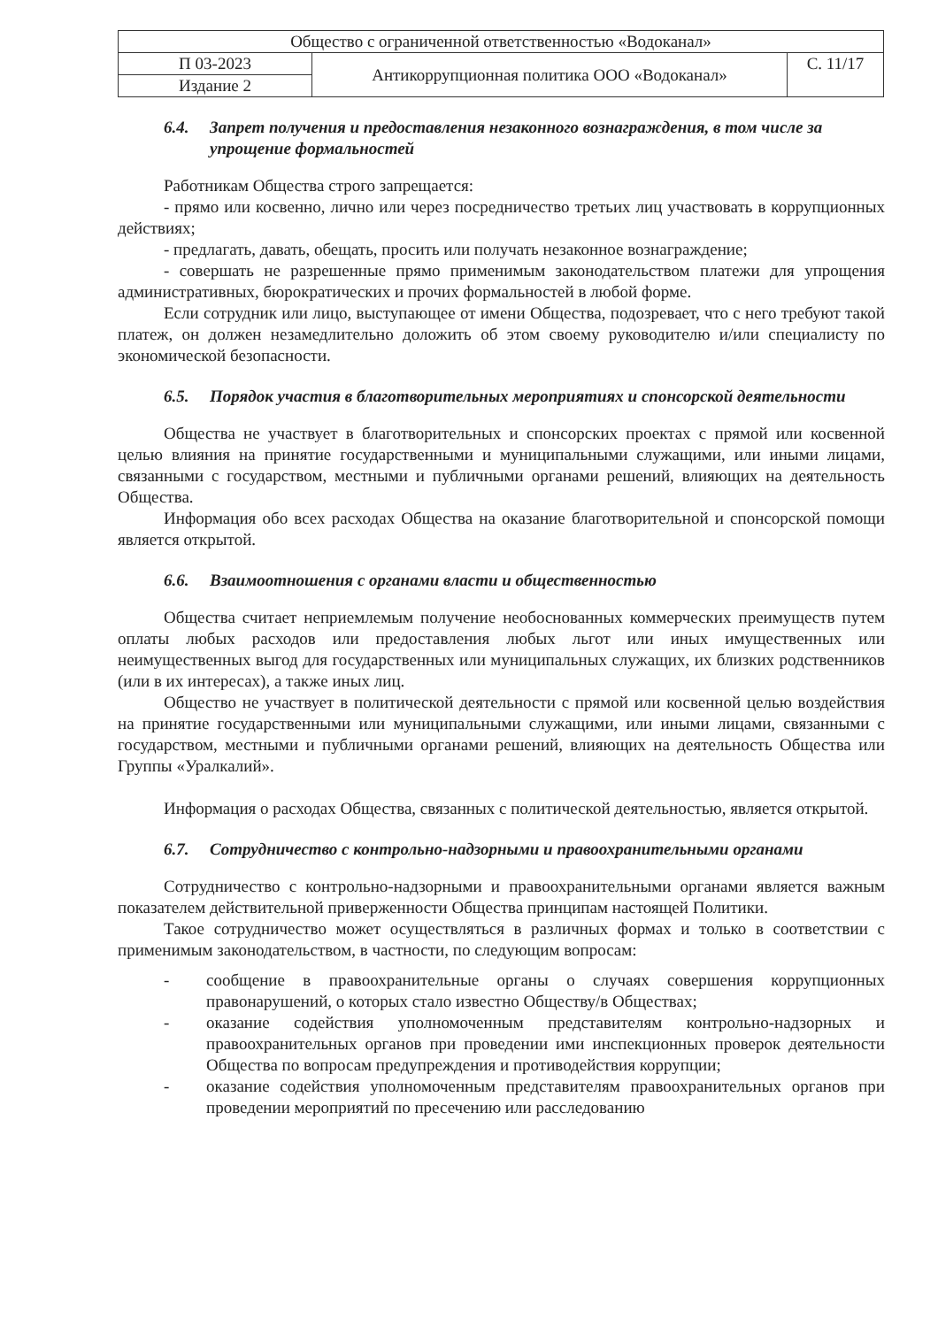| Общество с ограниченной ответственностью «Водоканал» | | |
| П 03-2023 | Антикоррупционная политика ООО «Водоканал» | С. 11/17 |
| Издание 2 | | |
6.4. Запрет получения и предоставления незаконного вознаграждения, в том числе за упрощение формальностей
Работникам Общества строго запрещается:
- прямо или косвенно, лично или через посредничество третьих лиц участвовать в коррупционных действиях;
- предлагать, давать, обещать, просить или получать незаконное вознаграждение;
- совершать не разрешенные прямо применимым законодательством платежи для упрощения административных, бюрократических и прочих формальностей в любой форме.
Если сотрудник или лицо, выступающее от имени Общества, подозревает, что с него требуют такой платеж, он должен незамедлительно доложить об этом своему руководителю и/или специалисту по экономической безопасности.
6.5. Порядок участия в благотворительных мероприятиях и спонсорской деятельности
Общества не участвует в благотворительных и спонсорских проектах с прямой или косвенной целью влияния на принятие государственными и муниципальными служащими, или иными лицами, связанными с государством, местными и публичными органами решений, влияющих на деятельность Общества.
Информация обо всех расходах Общества на оказание благотворительной и спонсорской помощи является открытой.
6.6. Взаимоотношения с органами власти и общественностью
Общества считает неприемлемым получение необоснованных коммерческих преимуществ путем оплаты любых расходов или предоставления любых льгот или иных имущественных или неимущественных выгод для государственных или муниципальных служащих, их близких родственников (или в их интересах), а также иных лиц.
Общество не участвует в политической деятельности с прямой или косвенной целью воздействия на принятие государственными или муниципальными служащими, или иными лицами, связанными с государством, местными и публичными органами решений, влияющих на деятельность Общества или Группы «Уралкалий».
Информация о расходах Общества, связанных с политической деятельностью, является открытой.
6.7. Сотрудничество с контрольно-надзорными и правоохранительными органами
Сотрудничество с контрольно-надзорными и правоохранительными органами является важным показателем действительной приверженности Общества принципам настоящей Политики.
Такое сотрудничество может осуществляться в различных формах и только в соответствии с применимым законодательством, в частности, по следующим вопросам:
- сообщение в правоохранительные органы о случаях совершения коррупционных правонарушений, о которых стало известно Обществу/в Обществах;
- оказание содействия уполномоченным представителям контрольно-надзорных и правоохранительных органов при проведении ими инспекционных проверок деятельности Общества по вопросам предупреждения и противодействия коррупции;
- оказание содействия уполномоченным представителям правоохранительных органов при проведении мероприятий по пресечению или расследованию